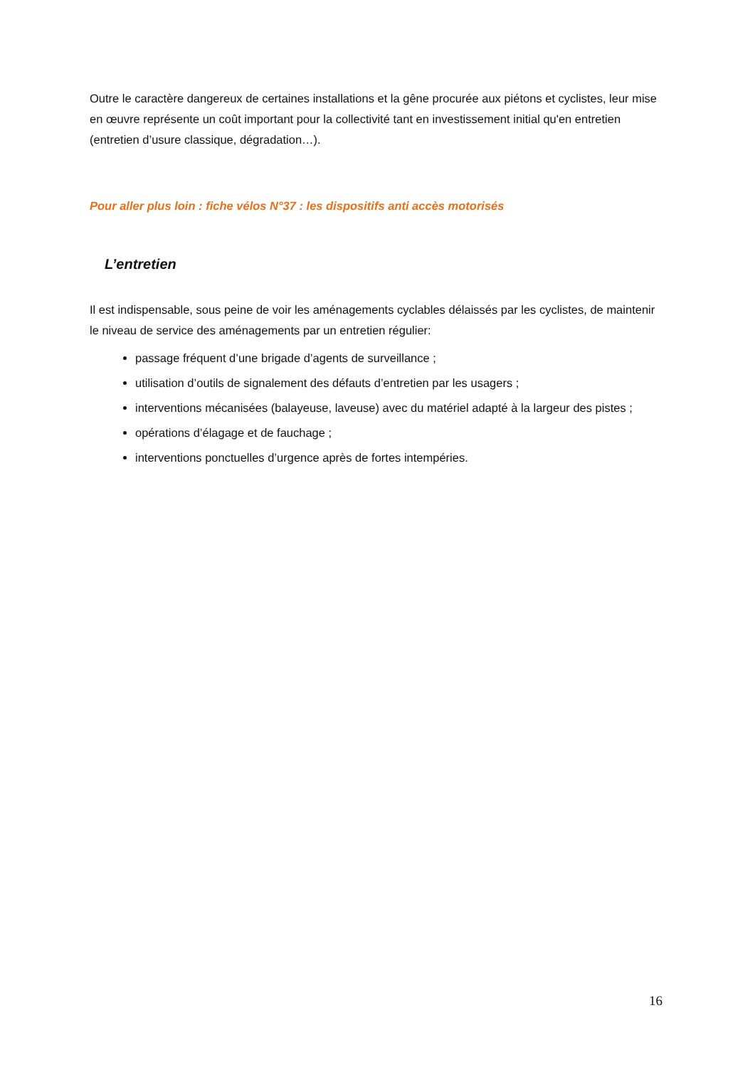Outre le caractère dangereux de certaines installations et la gêne procurée aux piétons et cyclistes, leur mise en œuvre représente un coût important pour la collectivité tant en investissement initial qu'en entretien (entretien d’usure classique, dégradation…).
Pour aller plus loin : fiche vélos N°37 : les dispositifs anti accès motorisés
L’entretien
Il est indispensable, sous peine de voir les aménagements cyclables délaissés par les cyclistes, de maintenir le niveau de service des aménagements par un entretien régulier:
passage fréquent d’une brigade d’agents de surveillance ;
utilisation d’outils de signalement des défauts d’entretien par les usagers ;
interventions mécanisées (balayeuse, laveuse) avec du matériel adapté à la largeur des pistes ;
opérations d’élagage et de fauchage ;
interventions ponctuelles d’urgence après de fortes intempéries.
16